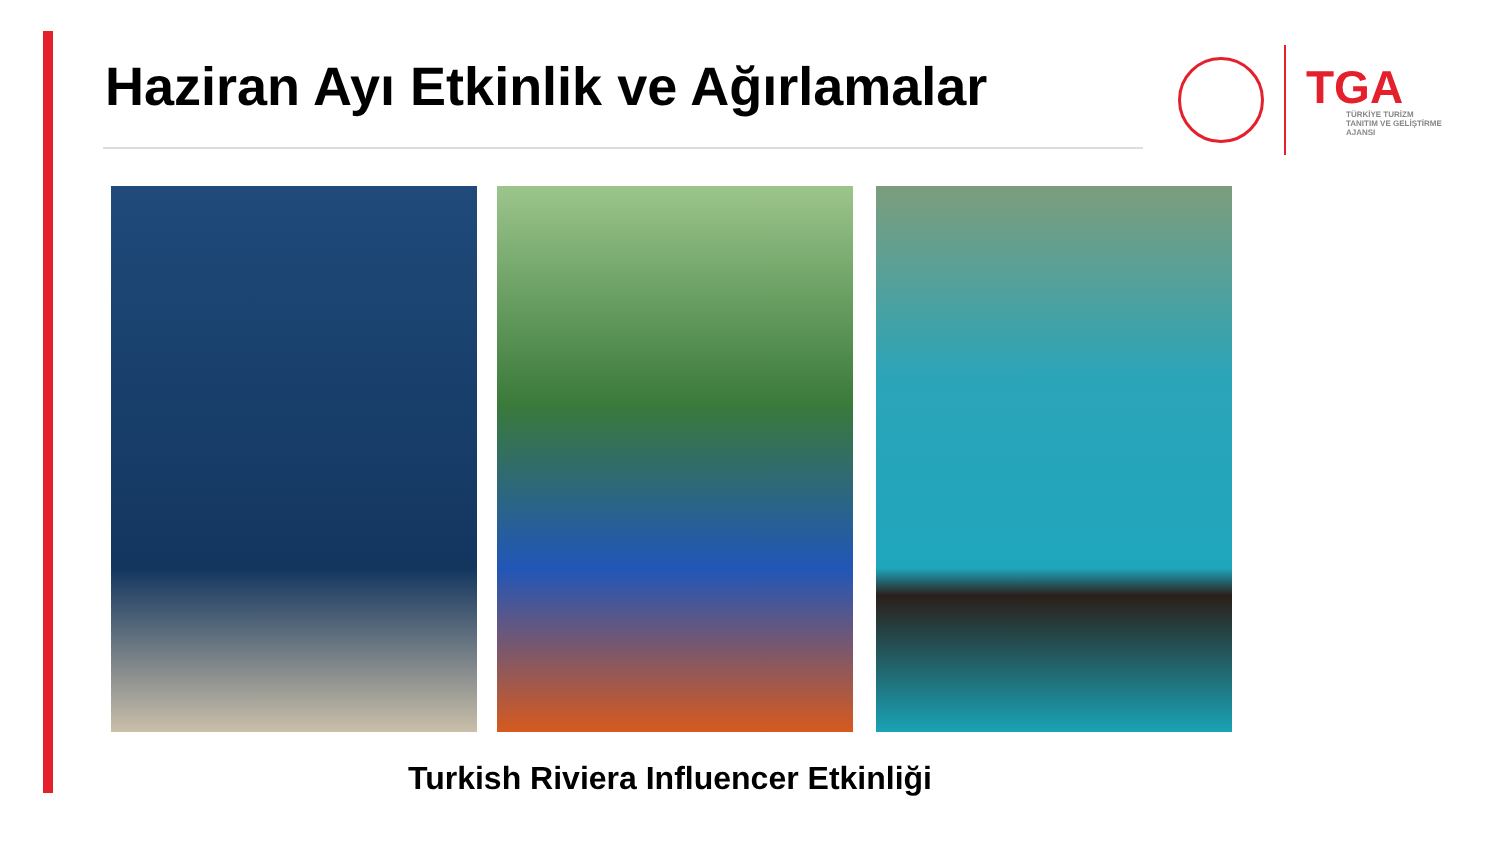Haziran Ayı Etkinlik ve Ağırlamalar
TGA
TÜRKİYE TURİZM
TANITIM VE GELİŞTİRME
AJANSI
Turkish Riviera Influencer Etkinliği